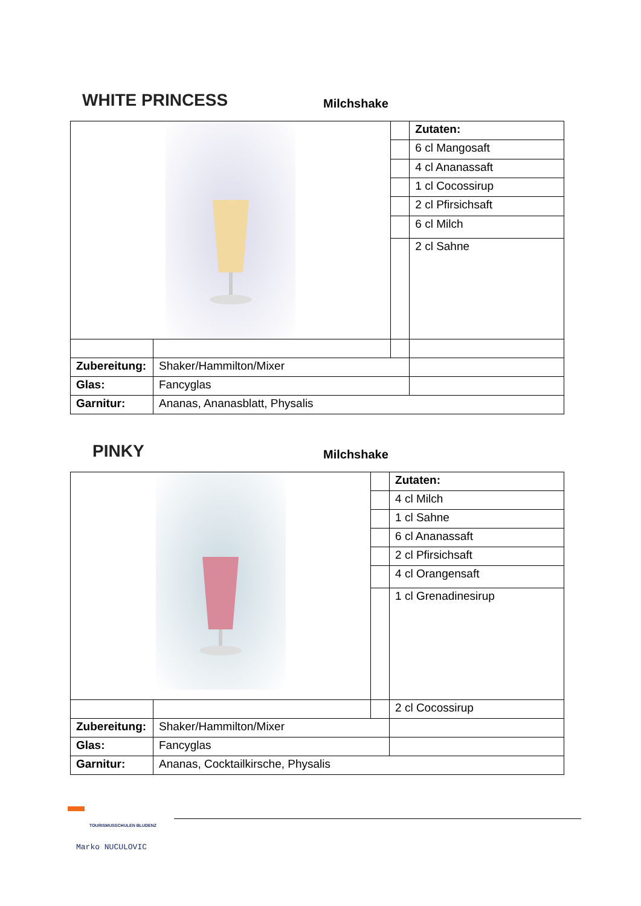WHITE PRINCESS Milchshake
| | | | Zutaten: |
| | | | 6 cl Mangosaft |
| | | | 4 cl Ananassaft |
| | | | 1 cl Cocossirup |
| | | | 2 cl Pfirsichsaft |
| | | | 6 cl Milch |
| | | | 2 cl Sahne |
| Zubereitung: | Shaker/Hammilton/Mixer | | |
| Glas: | Fancyglas | | |
| Garnitur: | Ananas, Ananasblatt, Physalis | | |
PINKY Milchshake
| | | | Zutaten: |
| | | | 4 cl Milch |
| | | | 1 cl Sahne |
| | | | 6 cl Ananassaft |
| | | | 2 cl Pfirsichsaft |
| | | | 4 cl Orangensaft |
| | | | 1 cl Grenadinesirup |
| | | | 2 cl Cocossirup |
| Zubereitung: | Shaker/Hammilton/Mixer | | |
| Glas: | Fancyglas | | |
| Garnitur: | Ananas, Cocktailkirsche, Physalis | | |
TOURISMUSSCHULEN BLUDENZ
Marko NUCULOVIC